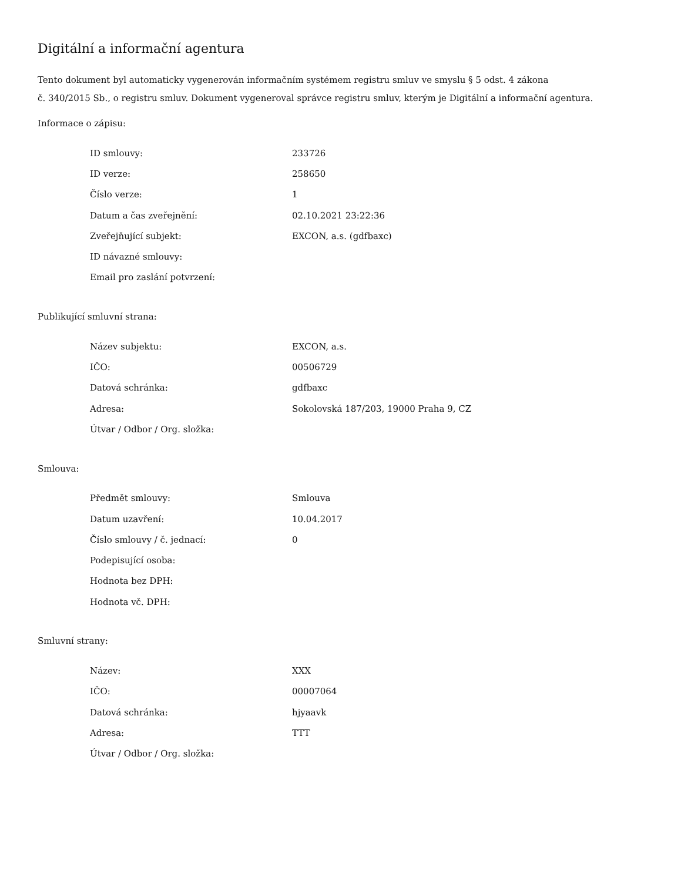Digitální a informační agentura
Tento dokument byl automaticky vygenerován informačním systémem registru smluv ve smyslu § 5 odst. 4 zákona
č. 340/2015 Sb., o registru smluv. Dokument vygeneroval správce registru smluv, kterým je Digitální a informační agentura.
Informace o zápisu:
| ID smlouvy: | 233726 |
| ID verze: | 258650 |
| Číslo verze: | 1 |
| Datum a čas zveřejnění: | 02.10.2021 23:22:36 |
| Zveřejňující subjekt: | EXCON, a.s. (gdfbaxc) |
| ID návazné smlouvy: | |
| Email pro zaslání potvrzení: | |
Publikující smluvní strana:
| Název subjektu: | EXCON, a.s. |
| IČO: | 00506729 |
| Datová schránka: | gdfbaxc |
| Adresa: | Sokolovská 187/203, 19000 Praha 9, CZ |
| Útvar / Odbor / Org. složka: | |
Smlouva:
| Předmět smlouvy: | Smlouva |
| Datum uzavření: | 10.04.2017 |
| Číslo smlouvy / č. jednací: | 0 |
| Podepisující osoba: | |
| Hodnota bez DPH: | |
| Hodnota vč. DPH: | |
Smluvní strany:
| Název: | XXX |
| IČO: | 00007064 |
| Datová schránka: | hjyaavk |
| Adresa: | TTT |
| Útvar / Odbor / Org. složka: | |